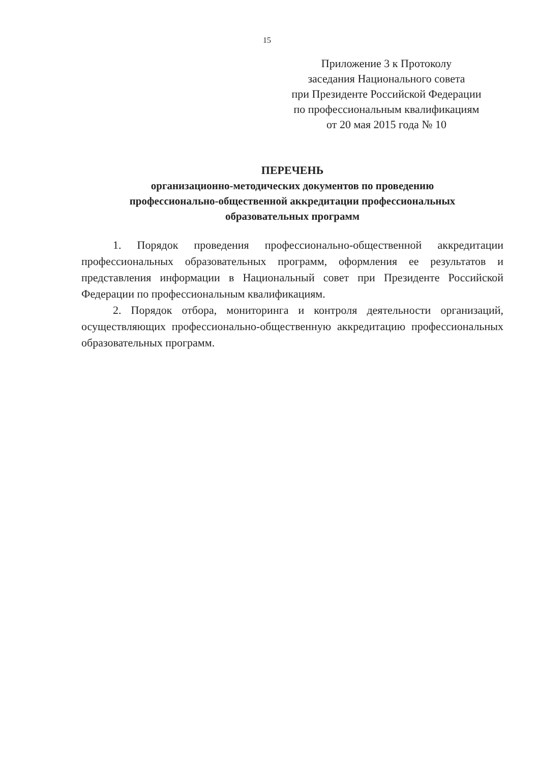15
Приложение 3 к Протоколу
заседания Национального совета
при Президенте Российской Федерации
по профессиональным квалификациям
от 20 мая 2015 года № 10
ПЕРЕЧЕНЬ
организационно-методических документов по проведению
профессионально-общественной аккредитации профессиональных
образовательных программ
1. Порядок проведения профессионально-общественной аккредитации профессиональных образовательных программ, оформления ее результатов и представления информации в Национальный совет при Президенте Российской Федерации по профессиональным квалификациям.
2. Порядок отбора, мониторинга и контроля деятельности организаций, осуществляющих профессионально-общественную аккредитацию профессиональных образовательных программ.